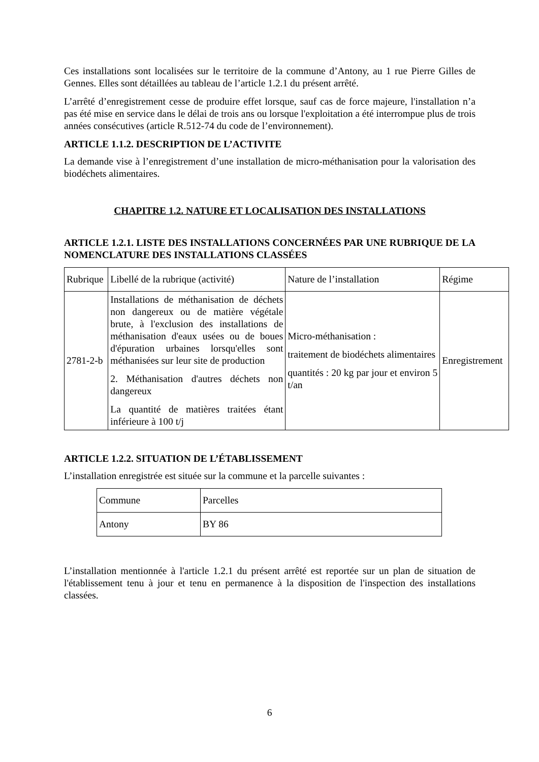Ces installations sont localisées sur le territoire de la commune d’Antony, au 1 rue Pierre Gilles de Gennes. Elles sont détaillées au tableau de l’article 1.2.1 du présent arrêté.
L’arrêté d’enregistrement cesse de produire effet lorsque, sauf cas de force majeure, l'installation n’a pas été mise en service dans le délai de trois ans ou lorsque l'exploitation a été interrompue plus de trois années consécutives (article R.512-74 du code de l’environnement).
ARTICLE 1.1.2. DESCRIPTION DE L’ACTIVITE
La demande vise à l’enregistrement d’une installation de micro-méthanisation pour la valorisation des biodéchets alimentaires.
CHAPITRE 1.2. NATURE ET LOCALISATION DES INSTALLATIONS
ARTICLE 1.2.1. LISTE DES INSTALLATIONS CONCERNÉES PAR UNE RUBRIQUE DE LA NOMENCLATURE DES INSTALLATIONS CLASSÉES
| Rubrique | Libellé de la rubrique (activité) | Nature de l’installation | Régime |
| 2781-2-b | Installations de méthanisation de déchets non dangereux ou de matière végétale brute, à l'exclusion des installations de méthanisation d'eaux usées ou de boues d'épuration urbaines lorsqu'elles sont méthanisées sur leur site de production 2. Méthanisation d'autres déchets non dangereux La quantité de matières traitées étant inférieure à 100 t/j | Micro-méthanisation : traitement de biodéchets alimentaires quantités : 20 kg par jour et environ 5 t/an | Enregistrement |
ARTICLE 1.2.2. SITUATION DE L’ÉTABLISSEMENT
L’installation enregistrée est située sur la commune et la parcelle suivantes :
| Commune | Parcelles |
| Antony | BY 86 |
L’installation mentionnée à l'article 1.2.1 du présent arrêté est reportée sur un plan de situation de l'établissement tenu à jour et tenu en permanence à la disposition de l'inspection des installations classées.
6